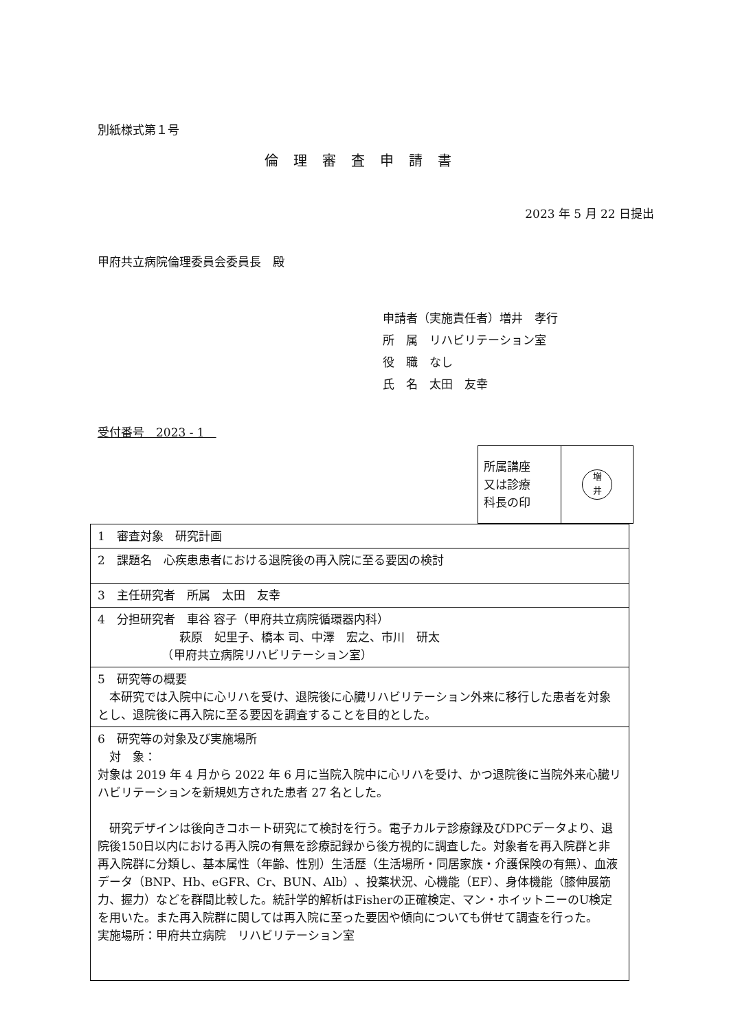別紙様式第１号
倫理審査申請書
2023 年 5 月 22 日提出
甲府共立病院倫理委員会委員長　殿
申請者（実施責任者）増井　孝行
所　属　リハビリテーション室
役　職　なし
氏　名　太田　友幸
受付番号　2023 - 1　
| 所属講座 又は診療 科長の印 | 増 井 |
| 1 審査対象 研究計画 |
| 2 課題名 心疾患患者における退院後の再入院に至る要因の検討 |
| 3 主任研究者 所属 太田 友幸 |
| 4 分担研究者 車谷 容子（甲府共立病院循環器内科） 萩原 妃里子、橋本 司、中澤 宏之、市川 研太 （甲府共立病院リハビリテーション室） |
| 5 研究等の概要 本研究では入院中に心リハを受け、退院後に心臓リハビリテーション外来に移行した患者を対象とし、退院後に再入院に至る要因を調査することを目的とした。 |
| 6 研究等の対象及び実施場所 対 象： 対象は 2019 年 4 月から 2022 年 6 月に当院入院中に心リハを受け、かつ退院後に当院外来心臓リハビリテーションを新規処方された患者 27 名とした。 研究デザインは後向きコホート研究にて検討を行う。電子カルテ診療録及びDPCデータより、退院後150日以内における再入院の有無を診療記録から後方視的に調査した。対象者を再入院群と非再入院群に分類し、基本属性（年齢、性別）生活歴（生活場所・同居家族・介護保険の有無）、血液データ（BNP、Hb、eGFR、Cr、BUN、Alb）、投薬状況、心機能（EF）、身体機能（膝伸展筋力、握力）などを群間比較した。統計学的解析はFisherの正確検定、マン・ホイットニーのU検定を用いた。また再入院群に関しては再入院に至った要因や傾向についても併せて調査を行った。 実施場所：甲府共立病院 リハビリテーション室 |